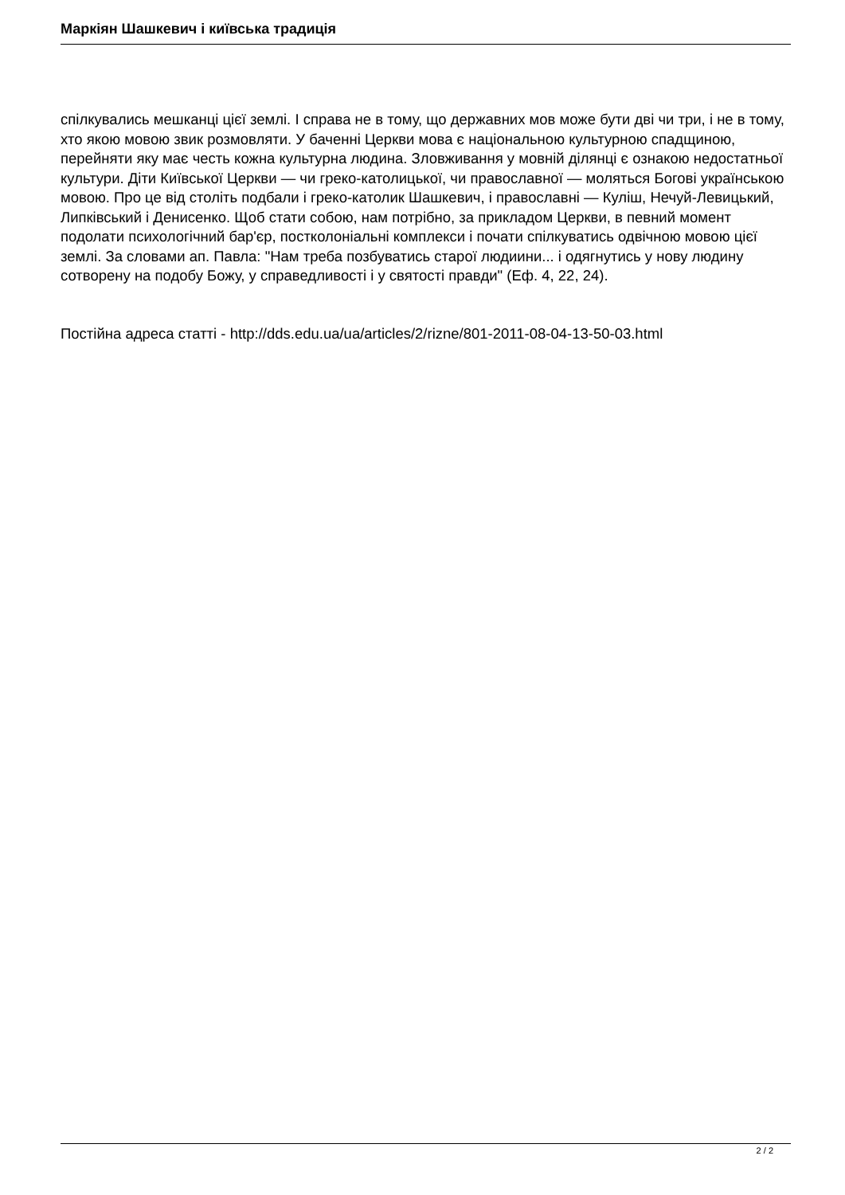Маркіян Шашкевич і київська традиція
спілкувались мешканці цієї землі. І справа не в тому, що державних мов може бути дві чи три, і не в тому, хто якою мовою звик розмовляти. У баченні Церкви мова є національною культурною спадщиною, перейняти яку має честь кожна культурна людина. Зловживання у мовній ділянці є ознакою недостатньої культури. Діти Київської Церкви — чи греко-католицької, чи православної — моляться Богові українською мовою. Про це від століть подбали і греко-католик Шашкевич, і православні — Куліш, Нечуй-Левицький, Липківський і Денисенко. Щоб стати собою, нам потрібно, за прикладом Церкви, в певний момент подолати психологічний бар'єр, постколоніальні комплекси і почати спілкуватись одвічною мовою цієї землі. За словами ап. Павла: "Нам треба позбуватись старої людиини... і одягнутись у нову людину сотворену на подобу Божу, у справедливості і у святості правди" (Еф. 4, 22, 24).
Постійна адреса статті - http://dds.edu.ua/ua/articles/2/rizne/801-2011-08-04-13-50-03.html
2 / 2